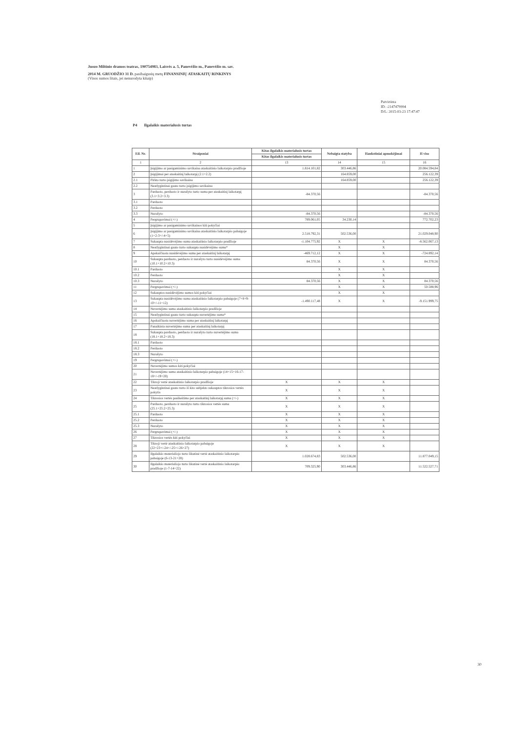Juozo Miltinio dramos teatras, 190754983, Laisvės a. 5, Panevėžio m., Panevėžio m. sav.
2014 M. GRUODŽIO 31 D. pasibaigusių metų FINANSINIŲ ATASKAITŲ RINKINYS
(Visos sumos litais, jei nenurodyta kitaip)
Patvirtinta
ID: -2147479994
D/L: 2015-03-23 17:47:47
P4 Ilgalaikis materialusis turtas
| Eil. Nr. | Straipsniai | Kitas ilgalaikis materialusis turtas | Nebaigta statyba | Išankstiniai apmokėjimai | Iš viso |
| --- | --- | --- | --- | --- | --- |
| | | Kitas ilgalaikis materialusis turtas | | | |
| 1 | 2 | 13 | 14 | 15 | 16 |
| 1 | Įsigijimo ar pasigaminimo savikaina ataskaitinio laikotarpio pradžioje | 1.814.101,82 | 303.446,86 | | 20.084.594,84 |
| 2 | Įsigijimai per ataskaitinį laikotarpį (2.1+2.2) | | 164.859,00 | | 256.122,39 |
| 2.1 | Pirkto turto įsigijimo savikaina | | 164.859,00 | | 256.122,39 |
| 2.2 | Neatlygintinai gauto turto įsigijimo savikaina | | | | |
| 3 | Parduoto, perduoto ir nurašyto turto suma per ataskaitinį laikotarpį (3.1+3.2+3.3) | -84.370,56 | | | -84.370,56 |
| 3.1 | Parduoto | | | | |
| 3.2 | Perduoto | | | | |
| 3.3 | Nurašyto | -84.370,56 | | | -84.370,56 |
| 4 | Pergrupavimai (+/-) | 789.061,05 | 34.230,14 | | 772.702,23 |
| 5 | Įsigijimo ar pasigaminimo savikainos kiti pokyčiai | | | | |
| 6 | Įsigijimo ar pasigaminimo savikaina ataskaitinio laikotarpio pabaigoje (1+2-3+/-4+5) | 2.518.792,31 | 502.536,00 | | 21.029.048,90 |
| 7 | Sukaupta nusidėvėjimo suma ataskaitinio laikotarpio pradžioje | -1.104.775,92 | X | X | -8.562.067,13 |
| 8 | Neatlygintinai gauto turto sukaupta nusidėvėjimo suma* | | X | X | |
| 9 | Apskaičiuota nusidėvėjimo suma per ataskaitinį laikotarpį | -469.712,12 | X | X | -724.892,14 |
| 10 | Sukaupta parduoto, perduoto ir nurašyto turto nusidėvėjimo suma (10.1+10.2+10.3) | 84.370,56 | X | X | 84.370,56 |
| 10.1 | Parduoto | | X | X | |
| 10.2 | Perduoto | | X | X | |
| 10.3 | Nurašyto | 84.370,56 | X | X | 84.370,56 |
| 11 | Pergrupavimai (+/-) | | X | X | 50.588,96 |
| 12 | Sukauptos nusidėvėjimo sumos kiti pokyčiai | | X | X | |
| 13 | Sukaupta nusidėvėjimo suma ataskaitinio laikotarpio pabaigoje (7+8+9-10+/-11+12) | -1.490.117,48 | X | X | -9.151.999,75 |
| 14 | Nuvertėjimo suma ataskaitinio laikotarpio pradžioje | | | | |
| 15 | Neatlygintinai gauto turto sukaupta nuvertėjimo suma* | | | | |
| 16 | Apskaičiuota nuvertėjimo suma per ataskaitinį laikotarpį | | | | |
| 17 | Panaikinta nuvertėjimo suma per ataskaitinį laikotarpį | | | | |
| 18 | Sukaupta parduoto, perduoto ir nurašyto turto nuvertėjimo suma (18.1+18.2+18.3) | | | | |
| 18.1 | Parduoto | | | | |
| 18.2 | Perduoto | | | | |
| 18.3 | Nurašyto | | | | |
| 19 | Pergrupavimai (+/-) | | | | |
| 20 | Nuvertėjimo sumos kiti pokyčiai | | | | |
| 21 | Nuvertėjimo suma ataskaitinio laikotarpio pabaigoje (14+15+16-17-18+/-19+20) | | | | |
| 22 | Tikroji vertė ataskaitinio laikotarpio pradžioje | X | X | X | |
| 23 | Neatlygintinai gauto turto iš kito subjekto sukauptos tikrosios vertės pokytis | X | X | X | |
| 24 | Tikrosios vertės pasikeitimo per ataskaitinį laikotarpį suma (+/-) | X | X | X | |
| 25 | Parduoto, perduoto ir nurašyto turto tikrosios vertės suma (25.1+25.2+25.3) | X | X | X | |
| 25.1 | Parduoto | X | X | X | |
| 25.2 | Perduoto | X | X | X | |
| 25.3 | Nurašyto | X | X | X | |
| 26 | Pergrupavimai (+/-) | X | X | X | |
| 27 | Tikrosios vertės kiti pokyčiai | X | X | X | |
| 28 | Tikroji vertė ataskaitinio laikotarpio pabaigoje (22+23+/-24+/-25+/-26+27) | X | X | X | |
| 29 | Ilgalaikio materialiojo turto likutinė vertė ataskaitinio laikotarpio pabaigoje (6-13-21+28) | 1.028.674,83 | 502.536,00 | | 11.877.049,15 |
| 30 | Ilgalaikio materialiojo turto likutinė vertė ataskaitinio laikotarpio pradžioje (1-7-14+22) | 709.325,90 | 303.446,86 | | 11.522.527,71 |
30